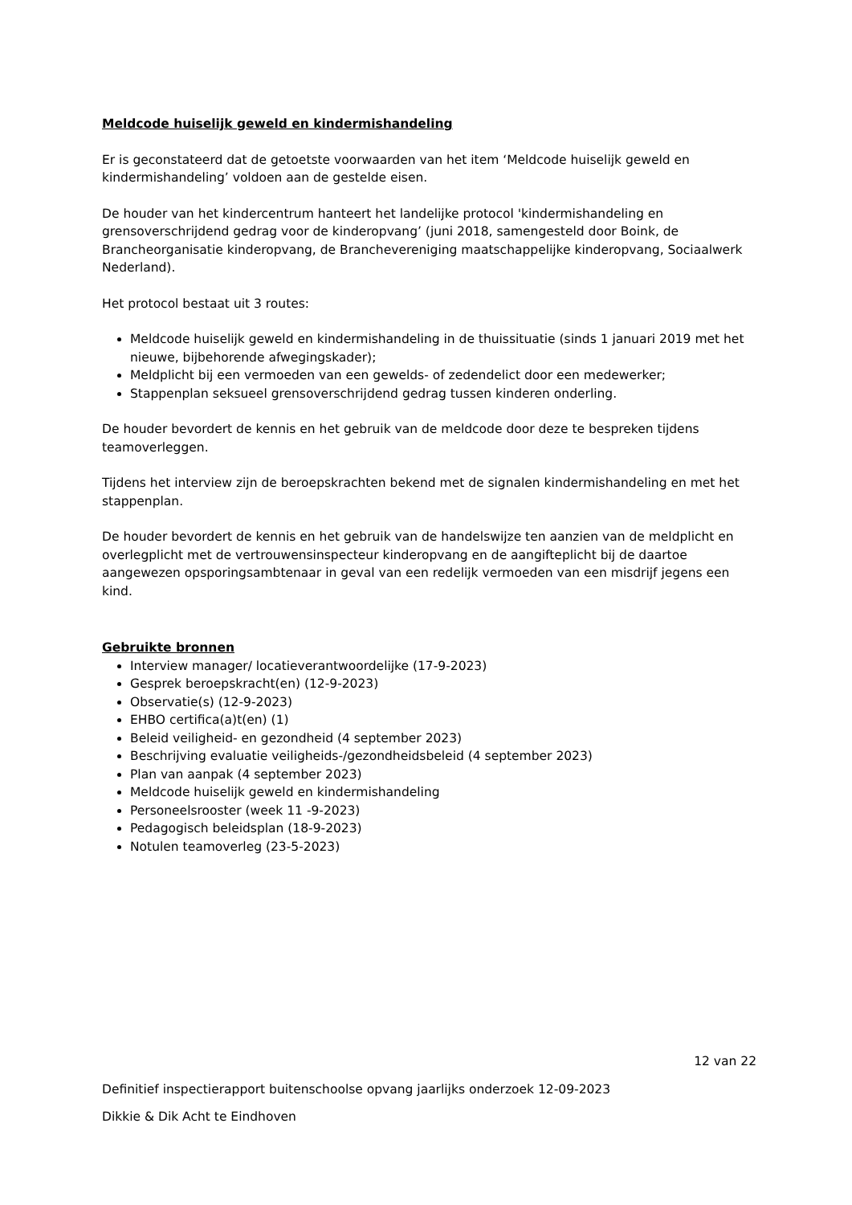Meldcode huiselijk geweld en kindermishandeling
Er is geconstateerd dat de getoetste voorwaarden van het item ‘Meldcode huiselijk geweld en kindermishandeling’ voldoen aan de gestelde eisen.
De houder van het kindercentrum hanteert het landelijke protocol 'kindermishandeling en grensoverschrijdend gedrag voor de kinderopvang’ (juni 2018, samengesteld door Boink, de Brancheorganisatie kinderopvang, de Branchevereniging maatschappelijke kinderopvang, Sociaalwerk Nederland).
Het protocol bestaat uit 3 routes:
Meldcode huiselijk geweld en kindermishandeling in de thuissituatie (sinds 1 januari 2019 met het nieuwe, bijbehorende afwegingskader);
Meldplicht bij een vermoeden van een gewelds- of zedendelict door een medewerker;
Stappenplan seksueel grensoverschrijdend gedrag tussen kinderen onderling.
De houder bevordert de kennis en het gebruik van de meldcode door deze te bespreken tijdens teamoverleggen.
Tijdens het interview zijn de beroepskrachten bekend met de signalen kindermishandeling en met het stappenplan.
De houder bevordert de kennis en het gebruik van de handelswijze ten aanzien van de meldplicht en overlegplicht met de vertrouwensinspecteur kinderopvang en de aangifteplicht bij de daartoe aangewezen opsporingsambtenaar in geval van een redelijk vermoeden van een misdrijf jegens een kind.
Gebruikte bronnen
Interview manager/ locatieverantwoordelijke (17-9-2023)
Gesprek beroepskracht(en) (12-9-2023)
Observatie(s) (12-9-2023)
EHBO certifica(a)t(en) (1)
Beleid veiligheid- en gezondheid (4 september 2023)
Beschrijving evaluatie veiligheids-/gezondheidsbeleid (4 september 2023)
Plan van aanpak (4 september 2023)
Meldcode huiselijk geweld en kindermishandeling
Personeelsrooster (week 11 -9-2023)
Pedagogisch beleidsplan (18-9-2023)
Notulen teamoverleg (23-5-2023)
12 van 22
Definitief inspectierapport buitenschoolse opvang jaarlijks onderzoek 12-09-2023
Dikkie & Dik Acht te Eindhoven